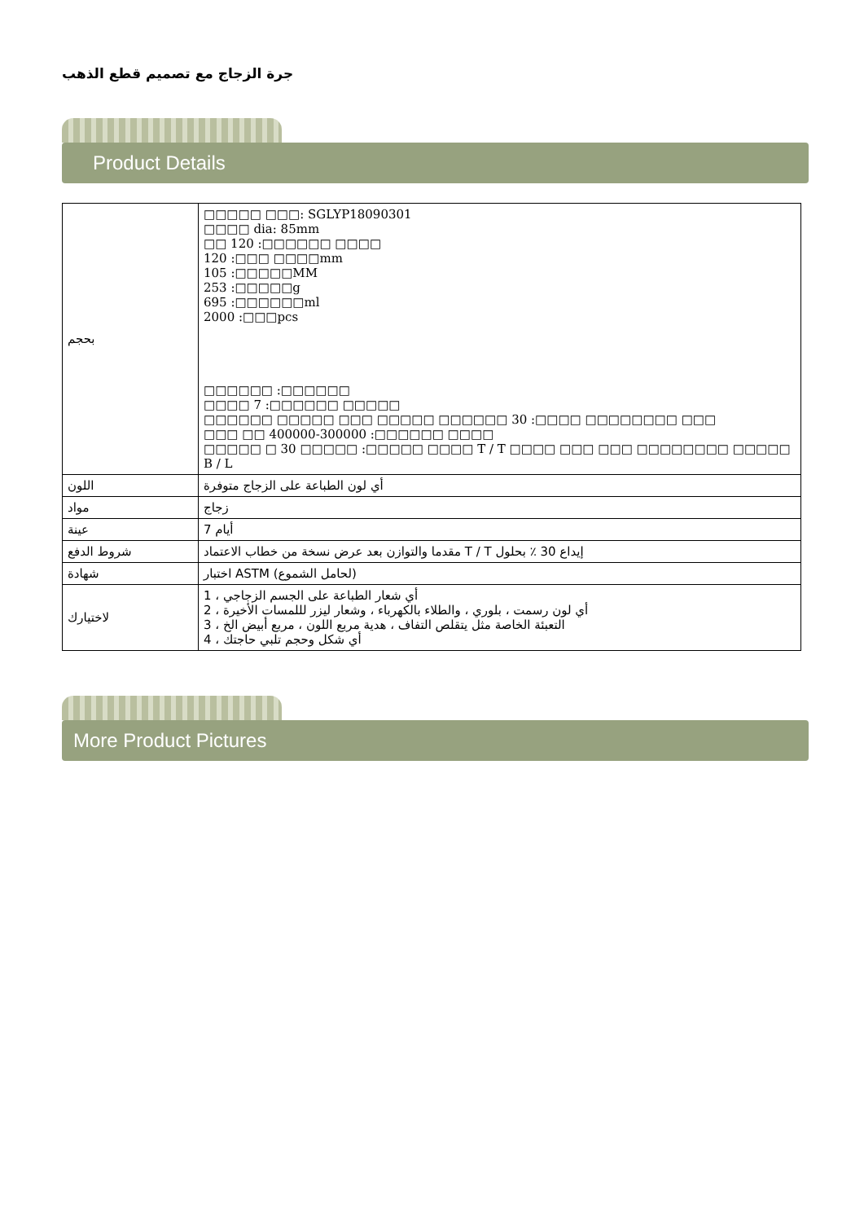جرة الزجاج مع تصميم قطع الذهب
Product Details
| بحجم | □□□□□ □□□: SGLYP18090301 □□□□ dia: 85mm □□ 120 :□□□□□□ □□□□ 120 :□□□ □□□□mm 105 :□□□□□MM 253 :□□□□□g 695 :□□□□□□ml 2000 :□□□pcs □□□□□□ :□□□□□□ □□□□ 7 :□□□□□□ □□□□□ □□□□□□ □□□□□ □□□ □□□□□ □□□□□□ 30 :□□□□ □□□□□□□□ □□□ □□□ □□ 400000-300000 :□□□□□□ □□□□ □□□□□ □ 30 □□□□□ :□□□□□ □□□□ T / T □□□□ □□□ □□□ □□□□□□□□ □□□□□ B / L |
| اللون | أي لون الطباعة على الزجاج متوفرة |
| مواد | زجاج |
| عينة | أيام 7 |
| شروط الدفع | مقدما والتوازن بعد عرض نسخة من خطاب الاعتماد T / T إيداع 30 ٪ بحلول |
| شهادة | اختبار ASTM (لحامل الشموع) |
| لاختيارك | أي شعار الطباعة على الجسم الزجاجي ، 1 2 ، أي لون رسمت ، بلوري ، والطلاء بالكهرباء ، وشعار ليزر لللمسات الأخيرة 3 ، التعبئة الخاصة مثل يتقلص التفاف ، هدية مربع اللون ، مربع أبيض الخ 4 ، أي شكل وحجم تلبي حاجتك |
More Product Pictures